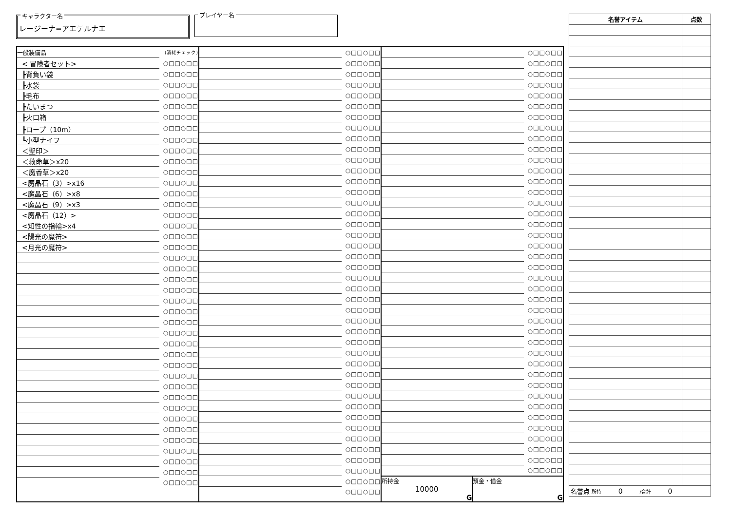キャラクター名
レージーナ=アエテルナエ
プレイヤー名
| 一般装備品 | (消耗チェック) |
| < 冒険者セット> | ○□□○□□ |
| ┣背負い袋 | ○□□○□□ |
| ┣水袋 | ○□□○□□ |
| ┣毛布 | ○□□○□□ |
| ┣たいまつ | ○□□○□□ |
| ┣火口箱 | ○□□○□□ |
| ┣ロープ（10m） | ○□□○□□ |
| ┗小型ナイフ | ○□□○□□ |
| ＜聖印＞ | ○□□○□□ |
| ＜救命草＞x20 | ○□□○□□ |
| ＜魔香草＞x20 | ○□□○□□ |
| <魔晶石（3）>x16 | ○□□○□□ |
| <魔晶石（6）>x8 | ○□□○□□ |
| <魔晶石（9）>x3 | ○□□○□□ |
| <魔晶石（12）> | ○□□○□□ |
| <知性の指輪>x4 | ○□□○□□ |
| <陽光の魔符> | ○□□○□□ |
| <月光の魔符> | ○□□○□□ |
| | ○□□○□□ |
| | ○□□○□□ |
| | ○□□○□□ |
| | ○□□○□□ |
| | ○□□○□□ |
| | ○□□○□□ |
| | ○□□○□□ |
| | ○□□○□□ |
| | ○□□○□□ |
| | ○□□○□□ |
| | ○□□○□□ |
| | ○□□○□□ |
| | ○□□○□□ |
| | ○□□○□□ |
| | ○□□○□□ |
| | ○□□○□□ |
| | ○□□○□□ |
| | ○□□○□□ |
| | ○□□○□□ |
| | ○□□○□□ |
| | ○□□○□□ |
| | ○□□○□□ |
| | ○□□○□□ |
| | ○□□○□□ |
| | ○□□○□□ |
| | ○□□○□□ |
| | ○□□○□□ |
| | ○□□○□□ |
| | ○□□○□□ |
| | ○□□○□□ |
| | ○□□○□□ |
| | ○□□○□□ |
| | ○□□○□□ |
| | ○□□○□□ |
| | ○□□○□□ |
| | ○□□○□□ |
| | ○□□○□□ |
| | ○□□○□□ |
| | ○□□○□□ |
| | ○□□○□□ |
| | ○□□○□□ |
| | ○□□○□□ |
| | ○□□○□□ |
| | ○□□○□□ |
| | ○□□○□□ |
| | ○□□○□□ |
| | ○□□○□□ |
| | ○□□○□□ |
| | ○□□○□□ |
| | ○□□○□□ |
| | ○□□○□□ |
| | ○□□○□□ |
| | ○□□○□□ |
| | ○□□○□□ |
| | ○□□○□□ |
| | ○□□○□□ |
| | ○□□○□□ |
| | ○□□○□□ |
| | ○□□○□□ |
| | ○□□○□□ |
| | ○□□○□□ |
| | ○□□○□□ |
| | ○□□○□□ |
| | ○□□○□□ |
| | ○□□○□□ |
| | ○□□○□□ |
| | ○□□○□□ |
| | ○□□○□□ |
| | ○□□○□□ |
| | ○□□○□□ |
| | ○□□○□□ |
| | ○□□○□□ |
| | ○□□○□□ |
| | ○□□○□□ |
| | ○□□○□□ |
| | ○□□○□□ |
| | ○□□○□□ |
| | ○□□○□□ |
| | ○□□○□□ |
| | ○□□○□□ |
| | ○□□○□□ |
| | ○□□○□□ |
| | ○□□○□□ |
| | ○□□○□□ |
| | ○□□○□□ |
| | ○□□○□□ |
| | ○□□○□□ |
| | ○□□○□□ |
| | ○□□○□□ |
| | ○□□○□□ |
| | ○□□○□□ |
| | ○□□○□□ |
| | ○□□○□□ |
| | ○□□○□□ |
| | ○□□○□□ |
| | ○□□○□□ |
| | ○□□○□□ |
| | ○□□○□□ |
| | ○□□○□□ |
| | ○□□○□□ |
| | ○□□○□□ |
| | ○□□○□□ |
| | ○□□○□□ |
| | ○□□○□□ |
| 所持金 10000 G | 預金・借金 G |
| 名誉アイテム | 点数 |
| --- | --- |
| 名誉点 所持 0 /合計 0 | |